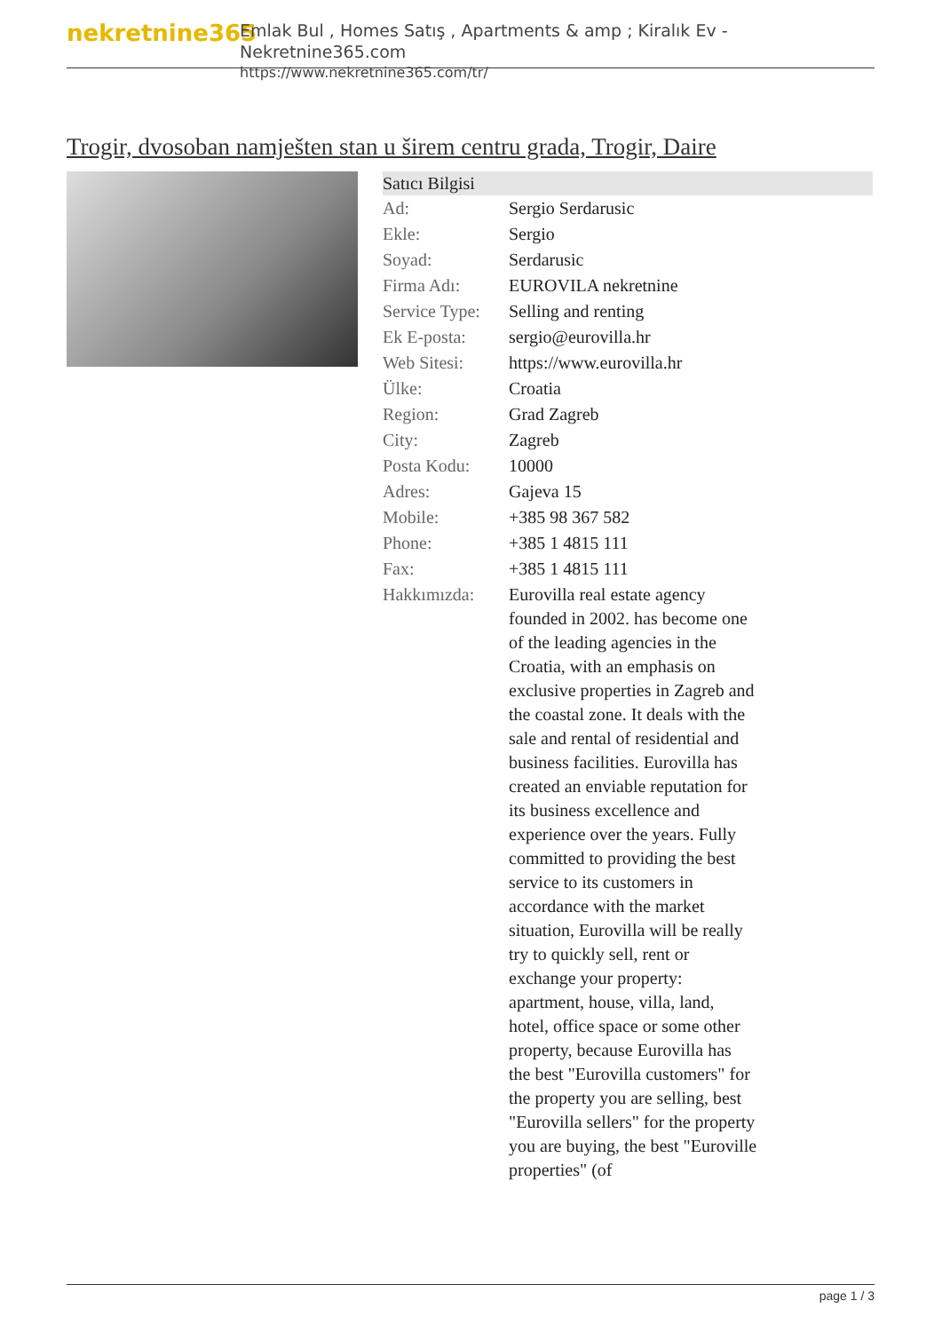nekretnine365
Emlak Bul , Homes Satış , Apartments & amp ; Kiralık Ev - Nekretnine365.com
https://www.nekretnine365.com/tr/
Trogir, dvosoban namješten stan u širem centru grada, Trogir, Daire
| Satıcı Bilgisi | |
| --- | --- |
| Ad: | Sergio Serdarusic |
| Ekle: | Sergio |
| Soyad: | Serdarusic |
| Firma Adı: | EUROVILA nekretnine |
| Service Type: | Selling and renting |
| Ek E-posta: | sergio@eurovilla.hr |
| Web Sitesi: | https://www.eurovilla.hr |
| Ülke: | Croatia |
| Region: | Grad Zagreb |
| City: | Zagreb |
| Posta Kodu: | 10000 |
| Adres: | Gajeva 15 |
| Mobile: | +385 98 367 582 |
| Phone: | +385 1 4815 111 |
| Fax: | +385 1 4815 111 |
| Hakkımızda: | Eurovilla real estate agency founded in 2002. has become one of the leading agencies in the Croatia, with an emphasis on exclusive properties in Zagreb and the coastal zone. It deals with the sale and rental of residential and business facilities. Eurovilla has created an enviable reputation for its business excellence and experience over the years. Fully committed to providing the best service to its customers in accordance with the market situation, Eurovilla will be really try to quickly sell, rent or exchange your property: apartment, house, villa, land, hotel, office space or some other property, because Eurovilla has the best "Eurovilla customers" for the property you are selling, best "Eurovilla sellers" for the property you are buying, the best "Euroville properties" (of |
page 1 / 3